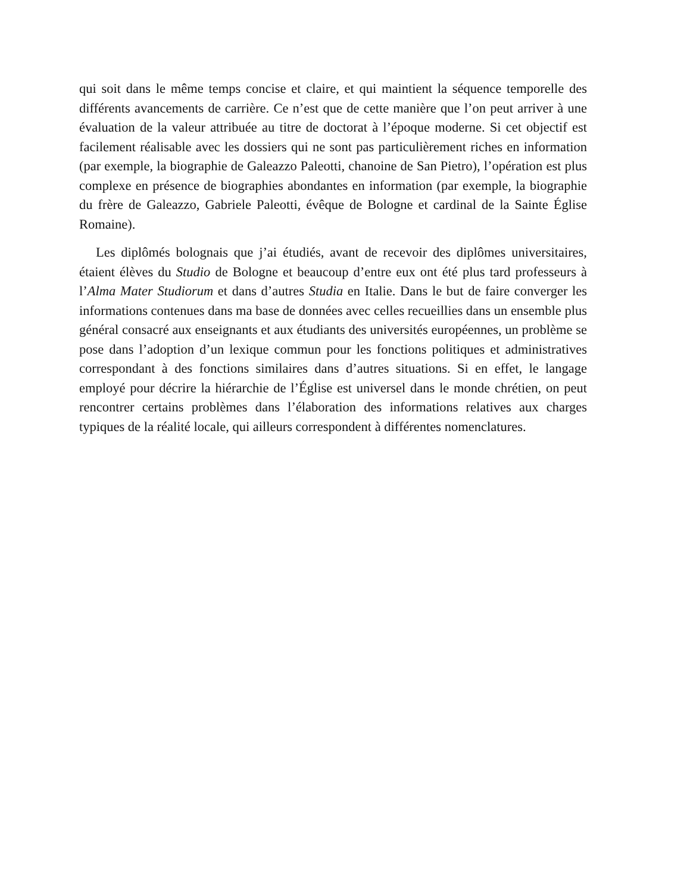qui soit dans le même temps concise et claire, et qui maintient la séquence temporelle des différents avancements de carrière. Ce n’est que de cette manière que l’on peut arriver à une évaluation de la valeur attribuée au titre de doctorat à l’époque moderne. Si cet objectif est facilement réalisable avec les dossiers qui ne sont pas particulièrement riches en information (par exemple, la biographie de Galeazzo Paleotti, chanoine de San Pietro), l’opération est plus complexe en présence de biographies abondantes en information (par exemple, la biographie du frère de Galeazzo, Gabriele Paleotti, évêque de Bologne et cardinal de la Sainte Église Romaine).
Les diplômés bolognais que j’ai étudiés, avant de recevoir des diplômes universitaires, étaient élèves du Studio de Bologne et beaucoup d’entre eux ont été plus tard professeurs à l’Alma Mater Studiorum et dans d’autres Studia en Italie. Dans le but de faire converger les informations contenues dans ma base de données avec celles recueillies dans un ensemble plus général consacré aux enseignants et aux étudiants des universités européennes, un problème se pose dans l’adoption d’un lexique commun pour les fonctions politiques et administratives correspondant à des fonctions similaires dans d’autres situations. Si en effet, le langage employé pour décrire la hiérarchie de l’Église est universel dans le monde chrétien, on peut rencontrer certains problèmes dans l’élaboration des informations relatives aux charges typiques de la réalité locale, qui ailleurs correspondent à différentes nomenclatures.